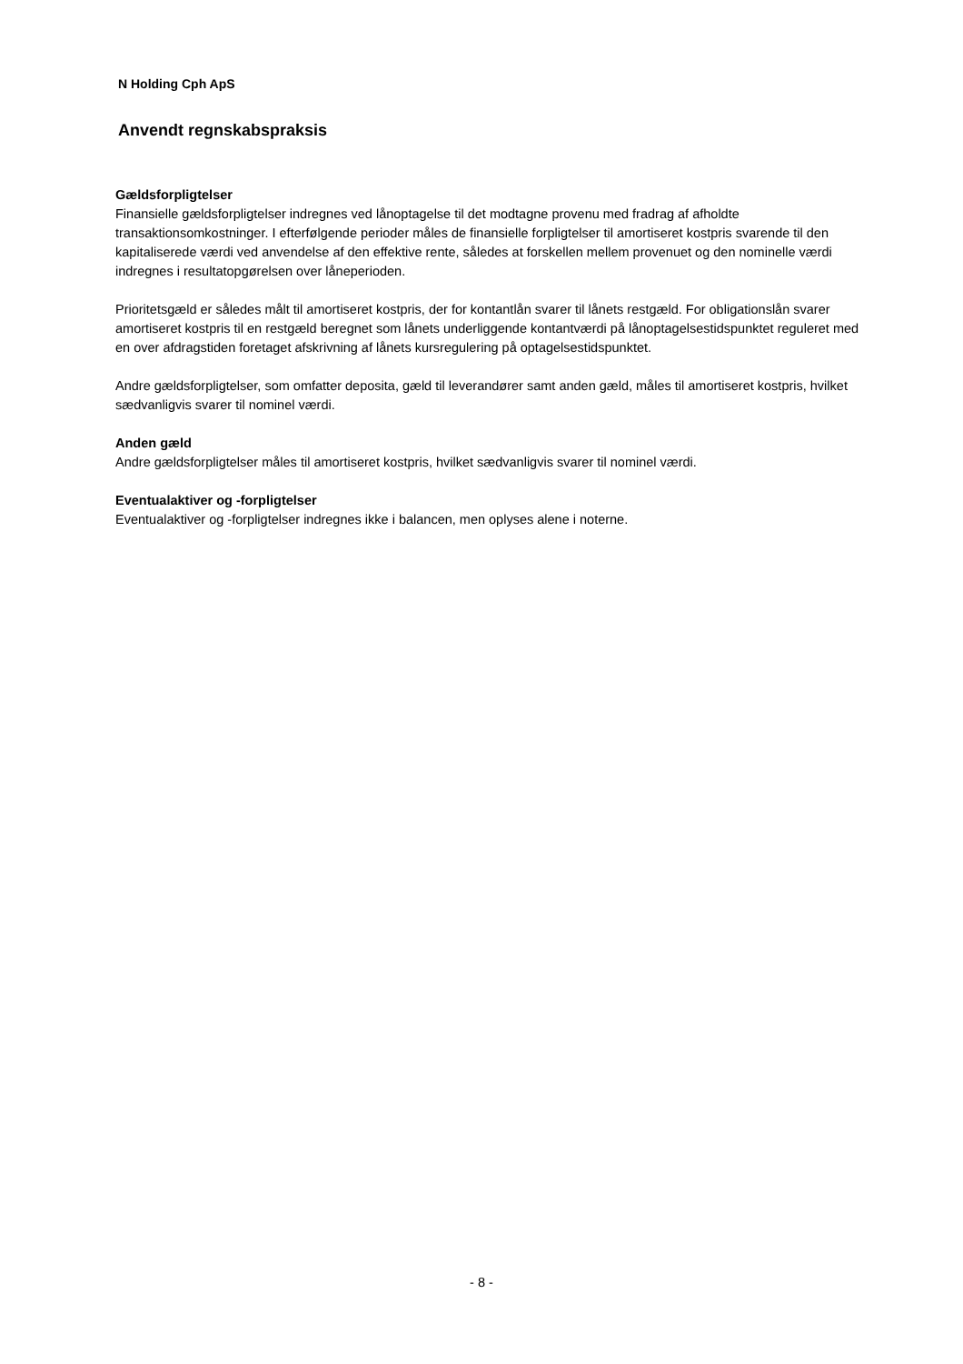N Holding Cph ApS
Anvendt regnskabspraksis
Gældsforpligtelser
Finansielle gældsforpligtelser indregnes ved lånoptagelse til det modtagne provenu med fradrag af afholdte transaktionsomkostninger. I efterfølgende perioder måles de finansielle forpligtelser til amortiseret kostpris svarende til den kapitaliserede værdi ved anvendelse af den effektive rente, således at forskellen mellem provenuet og den nominelle værdi indregnes i resultatopgørelsen over låneperioden.
Prioritetsgæld er således målt til amortiseret kostpris, der for kontantlån svarer til lånets restgæld. For obligationslån svarer amortiseret kostpris til en restgæld beregnet som lånets underliggende kontantværdi på lånoptagelsestidspunktet reguleret med en over afdragstiden foretaget afskrivning af lånets kursregulering på optagelsestidspunktet.
Andre gældsforpligtelser, som omfatter deposita, gæld til leverandører samt anden gæld, måles til amortiseret kostpris, hvilket sædvanligvis svarer til nominel værdi.
Anden gæld
Andre gældsforpligtelser måles til amortiseret kostpris, hvilket sædvanligvis svarer til nominel værdi.
Eventualaktiver og -forpligtelser
Eventualaktiver og -forpligtelser indregnes ikke i balancen, men oplyses alene i noterne.
- 8 -